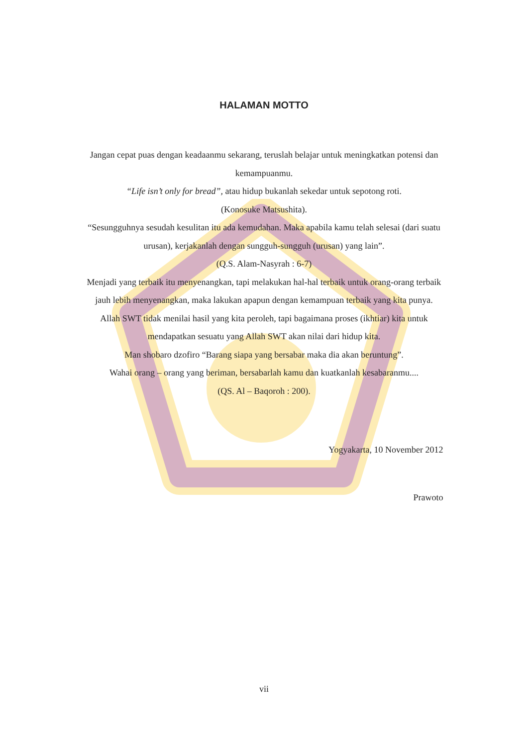HALAMAN MOTTO
Jangan cepat puas dengan keadaanmu sekarang, teruslah belajar untuk meningkatkan potensi dan kemampuanmu.
“Life isn’t only for bread”, atau hidup bukanlah sekedar untuk sepotong roti.
(Konosuke Matsushita).
“Sesungguhnya sesudah kesulitan itu ada kemudahan. Maka apabila kamu telah selesai (dari suatu urusan), kerjakanlah dengan sungguh-sungguh (urusan) yang lain”.
(Q.S. Alam-Nasyrah : 6-7)
Menjadi yang terbaik itu menyenangkan, tapi melakukan hal-hal terbaik untuk orang-orang terbaik jauh lebih menyenangkan, maka lakukan apapun dengan kemampuan terbaik yang kita punya.
Allah SWT tidak menilai hasil yang kita peroleh, tapi bagaimana proses (ikhtiar) kita untuk mendapatkan sesuatu yang Allah SWT akan nilai dari hidup kita.
Man shobaro dzofiro “Barang siapa yang bersabar maka dia akan beruntung”.
Wahai orang – orang yang beriman, bersabarlah kamu dan kuatkanlah kesabaranmu....
(QS. Al – Baqoroh : 200).
Yogyakarta, 10 November 2012
Prawoto
vii